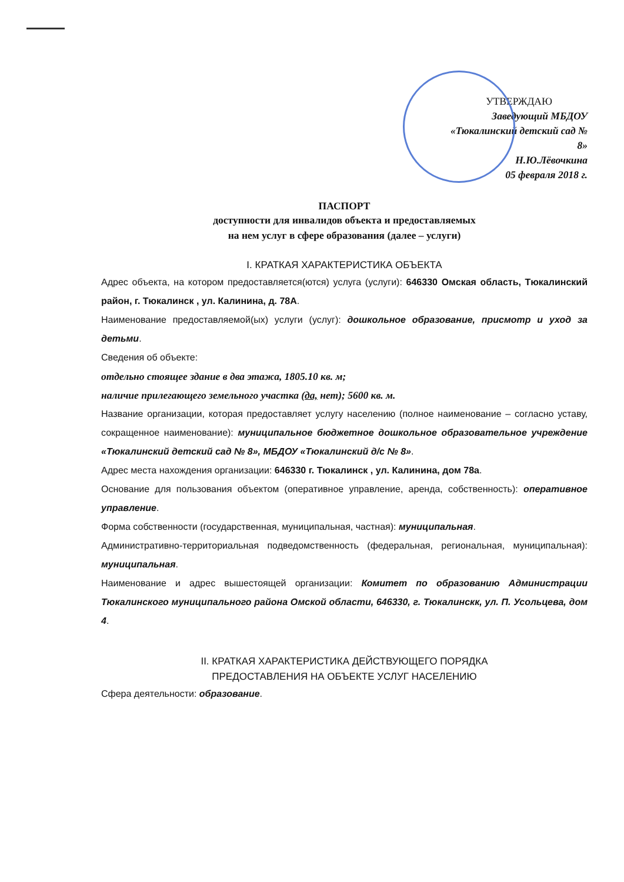УТВЕРЖДАЮ
Заведующий МБДОУ
«Тюкалинский детский сад № 8»
Н.Ю.Лёвочкина
05 февраля 2018 г.
ПАСПОРТ
доступности для инвалидов объекта и предоставляемых
на нем услуг в сфере образования (далее – услуги)
I. КРАТКАЯ ХАРАКТЕРИСТИКА ОБЪЕКТА
Адрес объекта, на котором предоставляется(ются) услуга (услуги): 646330 Омская область, Тюкалинский район, г. Тюкалинск , ул. Калинина, д. 78А.
Наименование предоставляемой(ых) услуги (услуг): дошкольное образование, присмотр и уход за детьми.
Сведения об объекте:
отдельно стоящее здание в два этажа, 1805.10 кв. м;
наличие прилегающего земельного участка (да, нет); 5600 кв. м.
Название организации, которая предоставляет услугу населению (полное наименование – согласно уставу, сокращенное наименование): муниципальное бюджетное дошкольное образовательное учреждение «Тюкалинский детский сад № 8», МБДОУ «Тюкалинский д/с № 8».
Адрес места нахождения организации: 646330 г. Тюкалинск , ул. Калинина, дом 78а.
Основание для пользования объектом (оперативное управление, аренда, собственность): оперативное управление.
Форма собственности (государственная, муниципальная, частная): муниципальная.
Административно-территориальная подведомственность (федеральная, региональная, муниципальная): муниципальная.
Наименование и адрес вышестоящей организации: Комитет по образованию Администрации Тюкалинского муниципального района Омской области, 646330, г. Тюкалинскк, ул. П. Усольцева, дом 4.
II. КРАТКАЯ ХАРАКТЕРИСТИКА ДЕЙСТВУЮЩЕГО ПОРЯДКА
ПРЕДОСТАВЛЕНИЯ НА ОБЪЕКТЕ УСЛУГ НАСЕЛЕНИЮ
Сфера деятельности: образование.